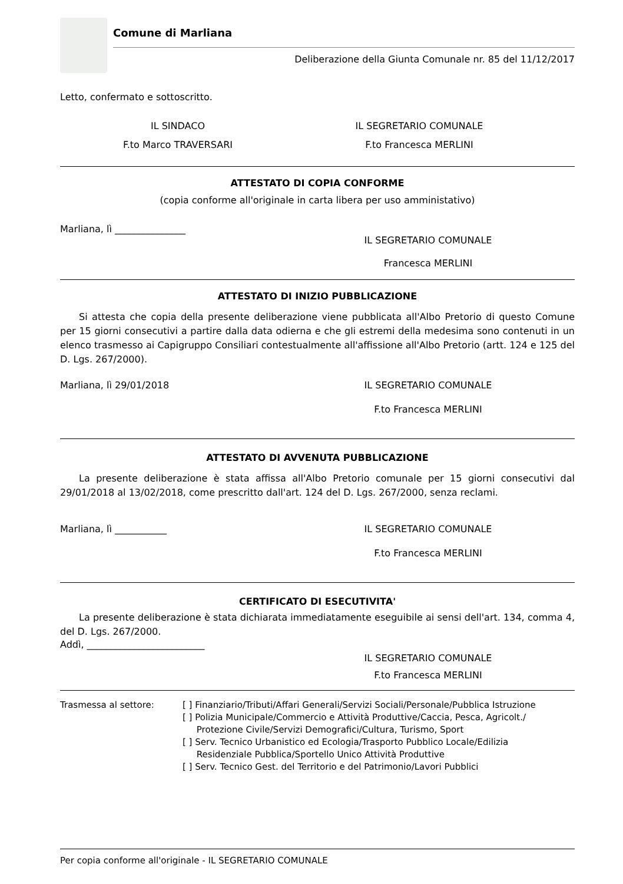Comune di Marliana
Deliberazione della Giunta Comunale nr. 85 del 11/12/2017
Letto, confermato e sottoscritto.
IL SINDACO
F.to Marco TRAVERSARI
IL SEGRETARIO COMUNALE
F.to Francesca MERLINI
ATTESTATO DI COPIA CONFORME
(copia conforme all'originale in carta libera per uso amministativo)
Marliana, lì _______________
IL SEGRETARIO COMUNALE
Francesca MERLINI
ATTESTATO DI INIZIO PUBBLICAZIONE
Si attesta che copia della presente deliberazione viene pubblicata all'Albo Pretorio di questo Comune per 15 giorni consecutivi a partire dalla data odierna e che gli estremi della medesima sono contenuti in un elenco trasmesso ai Capigruppo Consiliari contestualmente all'affissione all'Albo Pretorio (artt. 124 e 125 del D. Lgs. 267/2000).
Marliana, lì 29/01/2018 IL SEGRETARIO COMUNALE
F.to Francesca MERLINI
ATTESTATO DI AVVENUTA PUBBLICAZIONE
La presente deliberazione è stata affissa all'Albo Pretorio comunale per 15 giorni consecutivi dal 29/01/2018 al 13/02/2018, come prescritto dall'art. 124 del D. Lgs. 267/2000, senza reclami.
Marliana, lì ___________ IL SEGRETARIO COMUNALE
F.to Francesca MERLINI
CERTIFICATO DI ESECUTIVITA'
La presente deliberazione è stata dichiarata immediatamente eseguibile ai sensi dell'art. 134, comma 4, del D. Lgs. 267/2000.
Addì, _________________________
IL SEGRETARIO COMUNALE
F.to Francesca MERLINI
Trasmessa al settore: [ ] Finanziario/Tributi/Affari Generali/Servizi Sociali/Personale/Pubblica Istruzione
[ ] Polizia Municipale/Commercio e Attività Produttive/Caccia, Pesca, Agricolt./
Protezione Civile/Servizi Demografici/Cultura, Turismo, Sport
[ ] Serv. Tecnico Urbanistico ed Ecologia/Trasporto Pubblico Locale/Edilizia
Residenziale Pubblica/Sportello Unico Attività Produttive
[ ] Serv. Tecnico Gest. del Territorio e del Patrimonio/Lavori Pubblici
Per copia conforme all'originale - IL SEGRETARIO COMUNALE